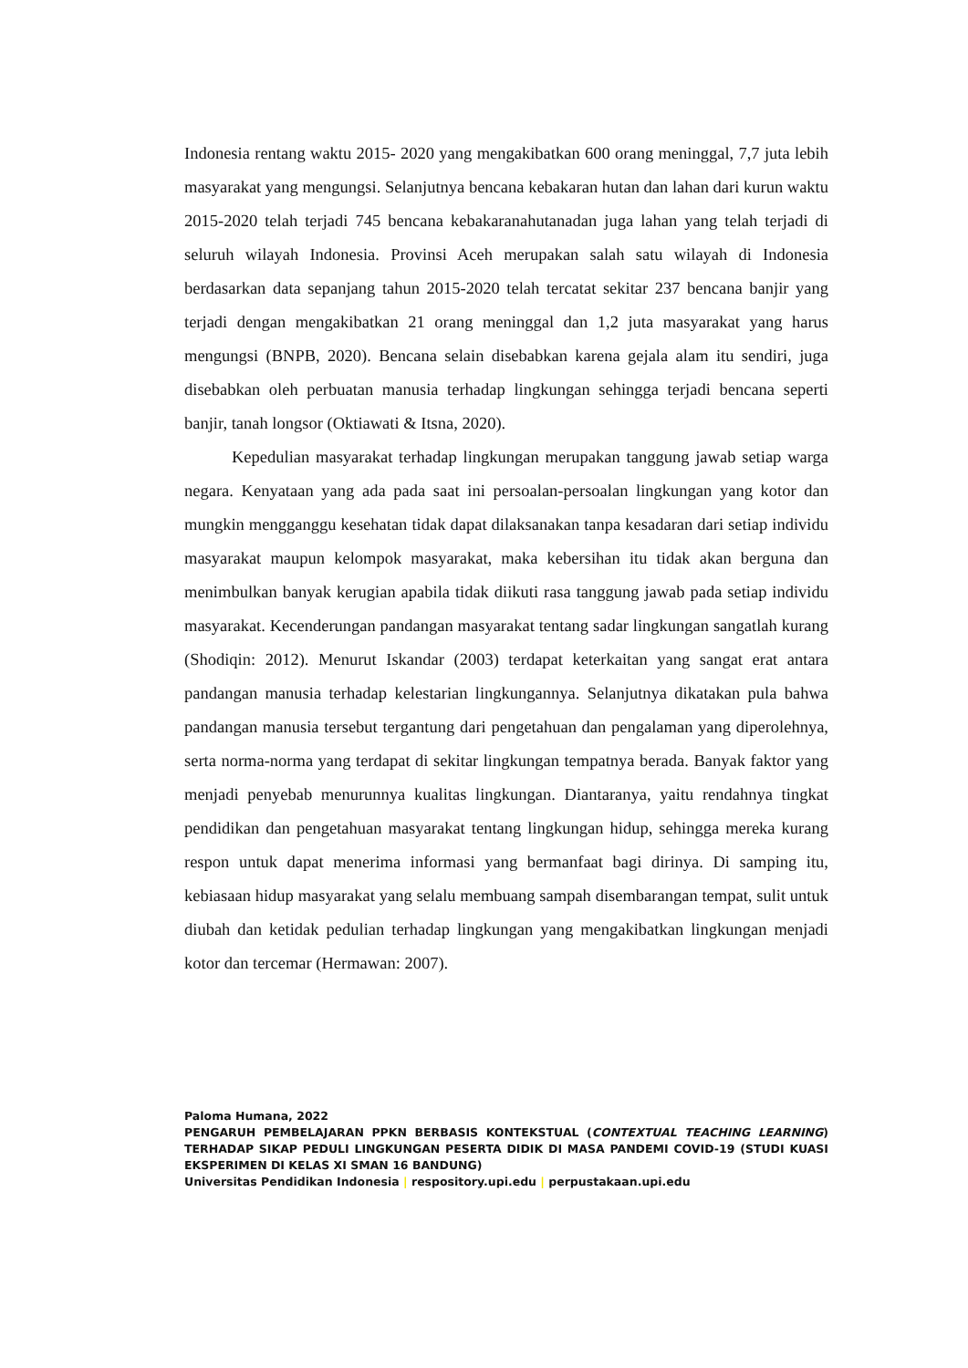Indonesia rentang waktu 2015- 2020 yang mengakibatkan 600 orang meninggal, 7,7 juta lebih masyarakat yang mengungsi. Selanjutnya bencana kebakaran hutan dan lahan dari kurun waktu 2015-2020 telah terjadi 745 bencana kebakaranahutanadan juga lahan yang telah terjadi di seluruh wilayah Indonesia. Provinsi Aceh merupakan salah satu wilayah di Indonesia berdasarkan data sepanjang tahun 2015-2020 telah tercatat sekitar 237 bencana banjir yang terjadi dengan mengakibatkan 21 orang meninggal dan 1,2 juta masyarakat yang harus mengungsi (BNPB, 2020). Bencana selain disebabkan karena gejala alam itu sendiri, juga disebabkan oleh perbuatan manusia terhadap lingkungan sehingga terjadi bencana seperti banjir, tanah longsor (Oktiawati & Itsna, 2020).
Kepedulian masyarakat terhadap lingkungan merupakan tanggung jawab setiap warga negara. Kenyataan yang ada pada saat ini persoalan-persoalan lingkungan yang kotor dan mungkin mengganggu kesehatan tidak dapat dilaksanakan tanpa kesadaran dari setiap individu masyarakat maupun kelompok masyarakat, maka kebersihan itu tidak akan berguna dan menimbulkan banyak kerugian apabila tidak diikuti rasa tanggung jawab pada setiap individu masyarakat. Kecenderungan pandangan masyarakat tentang sadar lingkungan sangatlah kurang (Shodiqin: 2012). Menurut Iskandar (2003) terdapat keterkaitan yang sangat erat antara pandangan manusia terhadap kelestarian lingkungannya. Selanjutnya dikatakan pula bahwa pandangan manusia tersebut tergantung dari pengetahuan dan pengalaman yang diperolehnya, serta norma-norma yang terdapat di sekitar lingkungan tempatnya berada. Banyak faktor yang menjadi penyebab menurunnya kualitas lingkungan. Diantaranya, yaitu rendahnya tingkat pendidikan dan pengetahuan masyarakat tentang lingkungan hidup, sehingga mereka kurang respon untuk dapat menerima informasi yang bermanfaat bagi dirinya. Di samping itu, kebiasaan hidup masyarakat yang selalu membuang sampah disembarangan tempat, sulit untuk diubah dan ketidak pedulian terhadap lingkungan yang mengakibatkan lingkungan menjadi kotor dan tercemar (Hermawan: 2007).
Paloma Humana, 2022
PENGARUH PEMBELAJARAN PPKN BERBASIS KONTEKSTUAL (CONTEXTUAL TEACHING LEARNING) TERHADAP SIKAP PEDULI LINGKUNGAN PESERTA DIDIK DI MASA PANDEMI COVID-19 (STUDI KUASI EKSPERIMEN DI KELAS XI SMAN 16 BANDUNG)
Universitas Pendidikan Indonesia | respository.upi.edu | perpustakaan.upi.edu